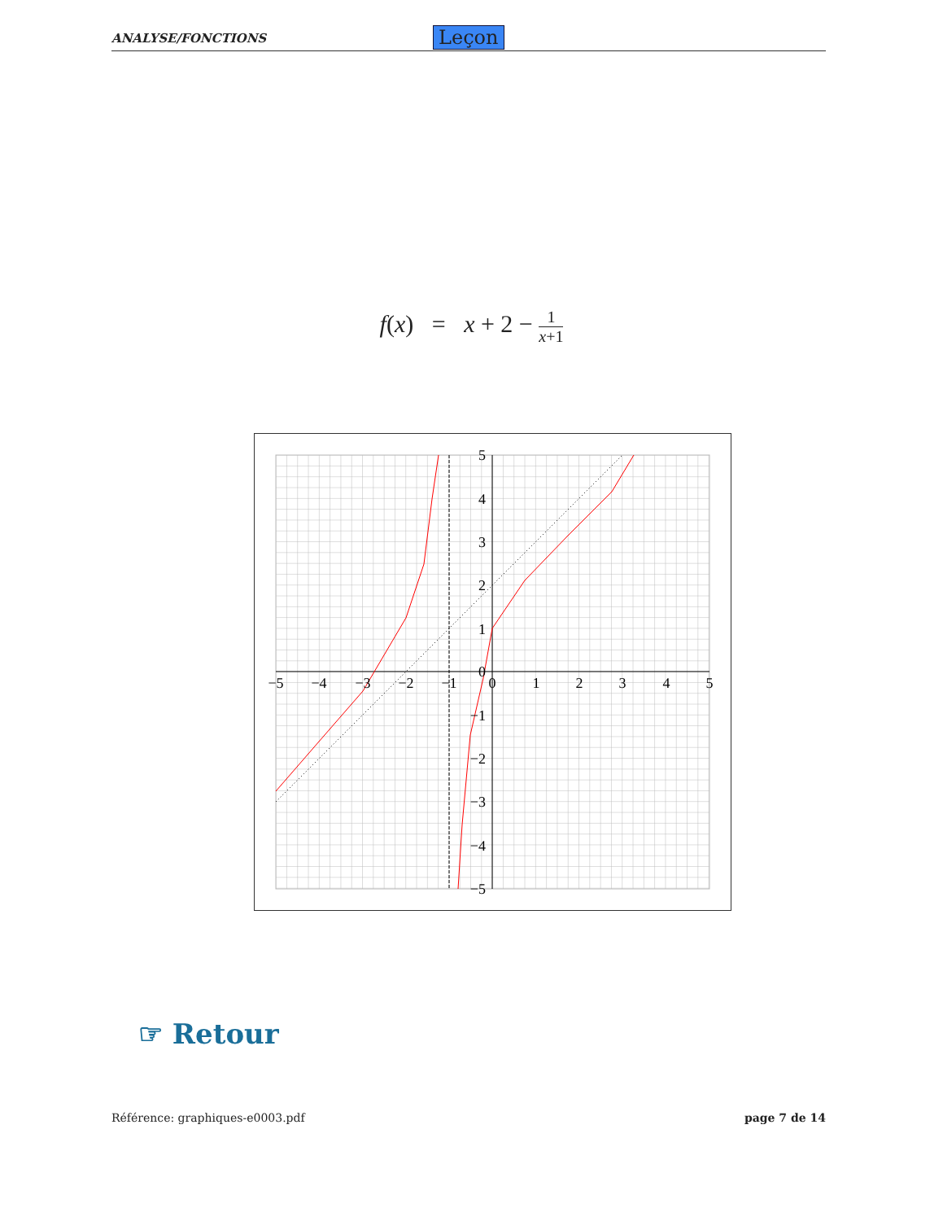ANALYSE/FONCTIONS Leçon
f(x) = x + 2 − 1 x+1
−5
−4
−3
−2
−1
0
1
2
3
4
5
5
4
3
2
1
0
−1
−2
−3
−4
−5
☞ Retour
Référence: graphiques-e0003.pdf page 7 de 14